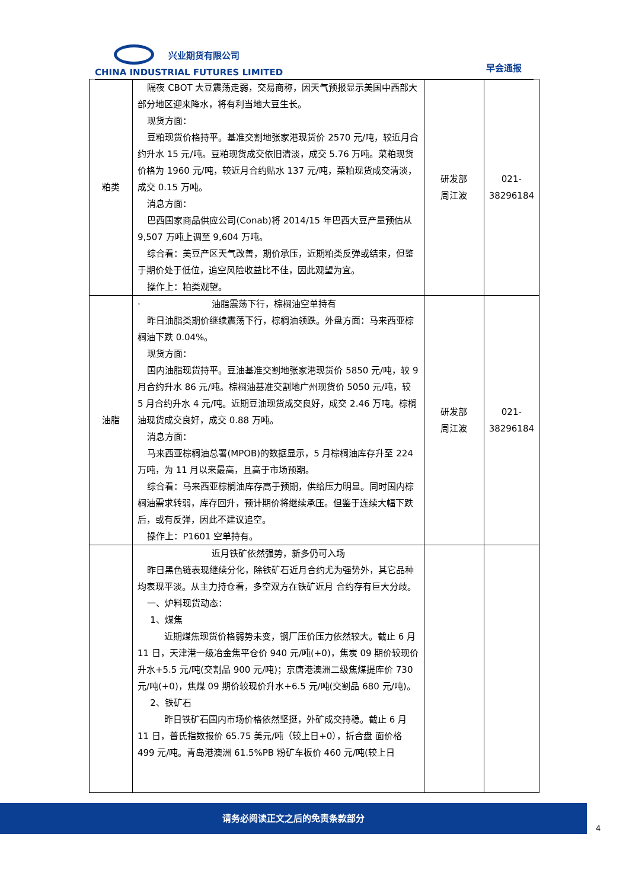兴业期货有限公司
CHINA INDUSTRIAL FUTURES LIMITED
早会通报
| 粕类 | 隔夜 CBOT 大豆震荡走弱，交易商称，因天气预报显示美国中西部大部分地区迎来降水，将有利当地大豆生长。 现货方面： 豆粕现货价格持平。基准交割地张家港现货价 2570 元/吨，较近月合约升水 15 元/吨。豆粕现货成交依旧清淡，成交 5.76 万吨。菜粕现货价格为 1960 元/吨，较近月合约贴水 137 元/吨，菜粕现货成交清淡，成交 0.15 万吨。 消息方面： 巴西国家商品供应公司(Conab)将 2014/15 年巴西大豆产量预估从 9,507 万吨上调至 9,604 万吨。 综合看：美豆产区天气改善，期价承压，近期粕类反弹或结束，但鉴于期价处于低位，追空风险收益比不佳，因此观望为宜。 操作上：粕类观望。 | 研发部 周江波 | 021- 38296184 |
| 油脂 | · 油脂震荡下行，棕榈油空单持有 昨日油脂类期价继续震荡下行，棕榈油领跌。外盘方面：马来西亚棕榈油下跌 0.04%。 现货方面： 国内油脂现货持平。豆油基准交割地张家港现货价 5850 元/吨，较 9 月合约升水 86 元/吨。棕榈油基准交割地广州现货价 5050 元/吨，较 5 月合约升水 4 元/吨。近期豆油现货成交良好，成交 2.46 万吨。棕榈油现货成交良好，成交 0.88 万吨。 消息方面： 马来西亚棕榈油总署(MPOB)的数据显示，5 月棕榈油库存升至 224 万吨，为 11 月以来最高，且高于市场预期。 综合看：马来西亚棕榈油库存高于预期，供给压力明显。同时国内棕榈油需求转弱，库存回升，预计期价将继续承压。但鉴于连续大幅下跌后，或有反弹，因此不建议追空。 操作上：P1601 空单持有。 | 研发部 周江波 | 021- 38296184 |
| | 近月铁矿依然强势，新多仍可入场 昨日黑色链表现继续分化，除铁矿石近月合约尤为强势外，其它品种均表现平淡。从主力持仓看，多空双方在铁矿近月 合约存有巨大分歧。 一、炉料现货动态： 1、煤焦 近期煤焦现货价格弱势未变，钢厂压价压力依然较大。截止 6 月 11 日，天津港一级冶金焦平仓价 940 元/吨(+0)，焦炭 09 期价较现价升水+5.5 元/吨(交割品 900 元/吨)；京唐港澳洲二级焦煤提库价 730 元/吨(+0)，焦煤 09 期价较现价升水+6.5 元/吨(交割品 680 元/吨)。 2、铁矿石 昨日铁矿石国内市场价格依然坚挺，外矿成交持稳。截止 6 月 11 日，普氏指数报价 65.75 美元/吨（较上日+0），折合盘 面价格 499 元/吨。青岛港澳洲 61.5%PB 粉矿车板价 460 元/吨(较上日 | | |
请务必阅读正文之后的免责条款部分
4